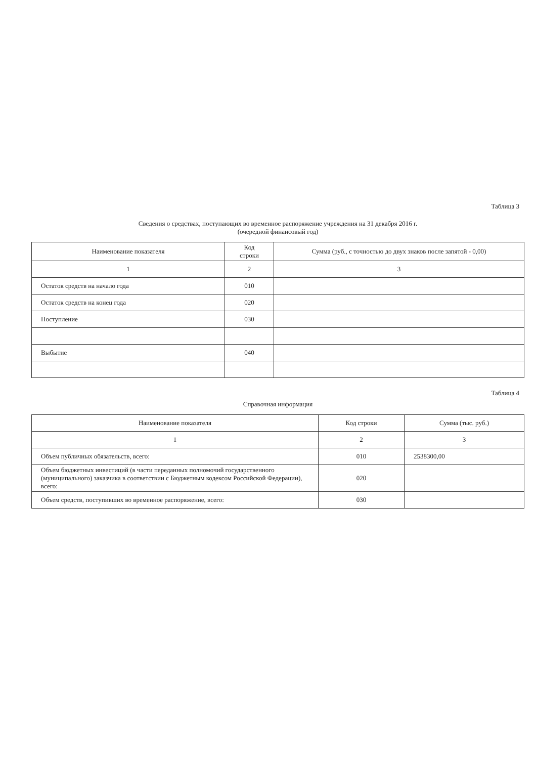Таблица 3
Сведения о средствах, поступающих во временное распоряжение учреждения на 31 декабря 2016 г.
(очередной финансовый год)
| Наименование показателя | Код строки | Сумма (руб., с точностью до двух знаков после запятой - 0,00) |
| --- | --- | --- |
| 1 | 2 | 3 |
| Остаток средств на начало года | 010 | |
| Остаток средств на конец года | 020 | |
| Поступление | 030 | |
| Выбытие | 040 | |
Таблица 4
Справочная информация
| Наименование показателя | Код строки | Сумма (тыс. руб.) |
| --- | --- | --- |
| 1 | 2 | 3 |
| Объем публичных обязательств, всего: | 010 | 2538300,00 |
| Объем бюджетных инвестиций (в части переданных полномочий государственного (муниципального) заказчика в соответствии с Бюджетным кодексом Российской Федерации), всего: | 020 | |
| Объем средств, поступивших во временное распоряжение, всего: | 030 | |